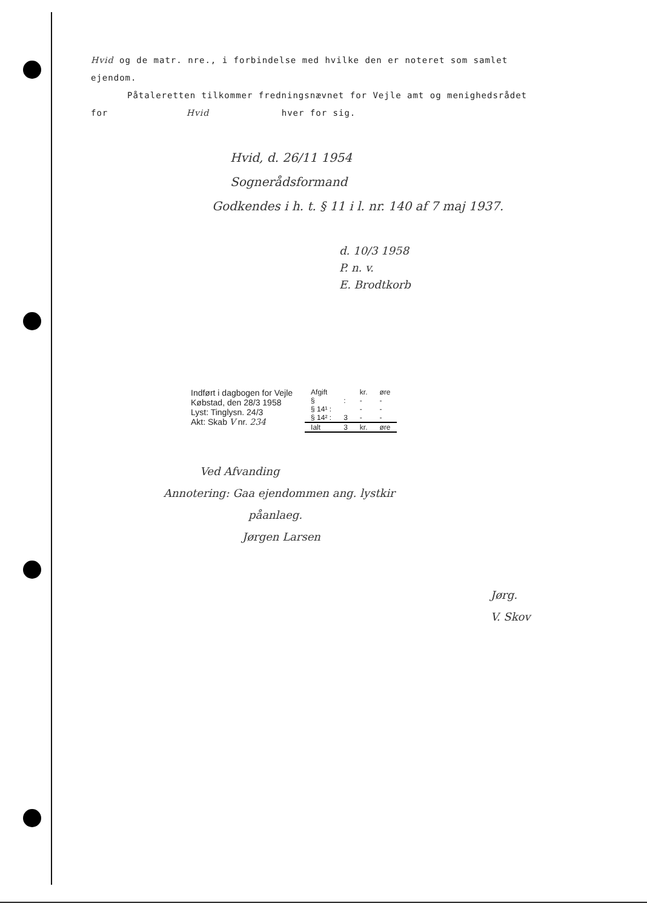Hvid og de matr. nre., i forbindelse med hvilke den er noteret som samlet
ejendom.
Påtaleretten tilkommer fredningsnævnet for Vejle amt og menighedsrådet
for Hvid hver for sig.
Hvid, d. 26/11 1954
Sognerådsformand
Godkendes i h. t. § 11 i l. nr. 140 af 7 maj 1937.
d. 10/3 1958
P. n. v.
E. Brodtkorb
Indført i dagbogen for Vejle
Købstad, den 28/3 1958
Lyst: Tinglysn. 24/3
Akt: Skab V nr. 234
| Afgift | | kr. | øre |
| § | : | - | - |
| § 14¹ : | | - | - |
| § 14² : | 3 | - | - |
| Ialt | 3 | kr. | øre |
Ved Afvanding
Annotering: Gaa ejendommen ang. lystkir
påanlaeg.
Jørgen Larsen
Jørg.
V. Skov